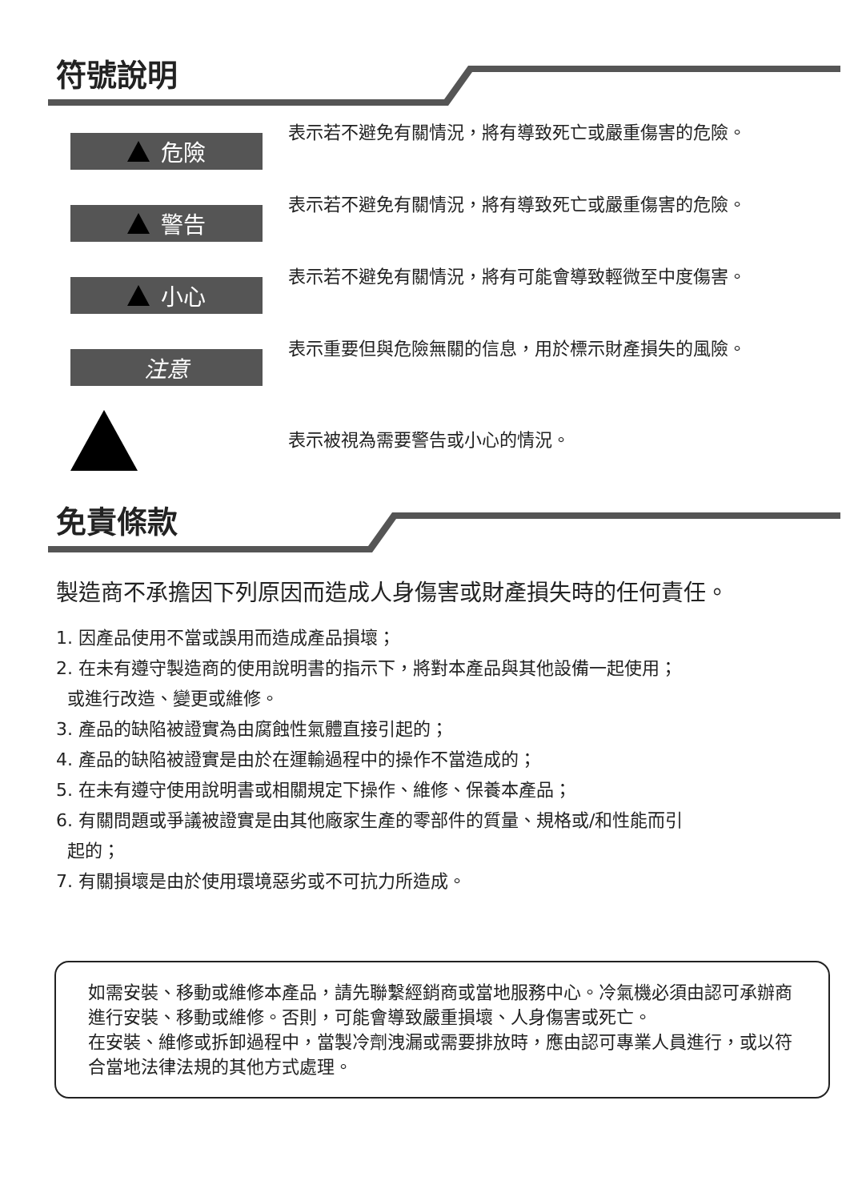符號說明
危險
表示若不避免有關情況，將有導致死亡或嚴重傷害的危險。
警告
表示若不避免有關情況，將有導致死亡或嚴重傷害的危險。
小心
表示若不避免有關情況，將有可能會導致輕微至中度傷害。
注意
表示重要但與危險無關的信息，用於標示財產損失的風險。
表示被視為需要警告或小心的情況。
免責條款
製造商不承擔因下列原因而造成人身傷害或財產損失時的任何責任。
1. 因產品使用不當或誤用而造成產品損壞；
2. 在未有遵守製造商的使用說明書的指示下，將對本產品與其他設備一起使用；
或進行改造、變更或維修。
3. 產品的缺陷被證實為由腐蝕性氣體直接引起的；
4. 產品的缺陷被證實是由於在運輸過程中的操作不當造成的；
5. 在未有遵守使用說明書或相關規定下操作、維修、保養本產品；
6. 有關問題或爭議被證實是由其他廠家生產的零部件的質量、規格或/和性能而引
起的；
7. 有關損壞是由於使用環境惡劣或不可抗力所造成。
如需安裝、移動或維修本產品，請先聯繫經銷商或當地服務中心。冷氣機必須由認可承辦商進行安裝、移動或維修。否則，可能會導致嚴重損壞、人身傷害或死亡。
在安裝、維修或拆卸過程中，當製冷劑洩漏或需要排放時，應由認可專業人員進行，或以符合當地法律法規的其他方式處理。